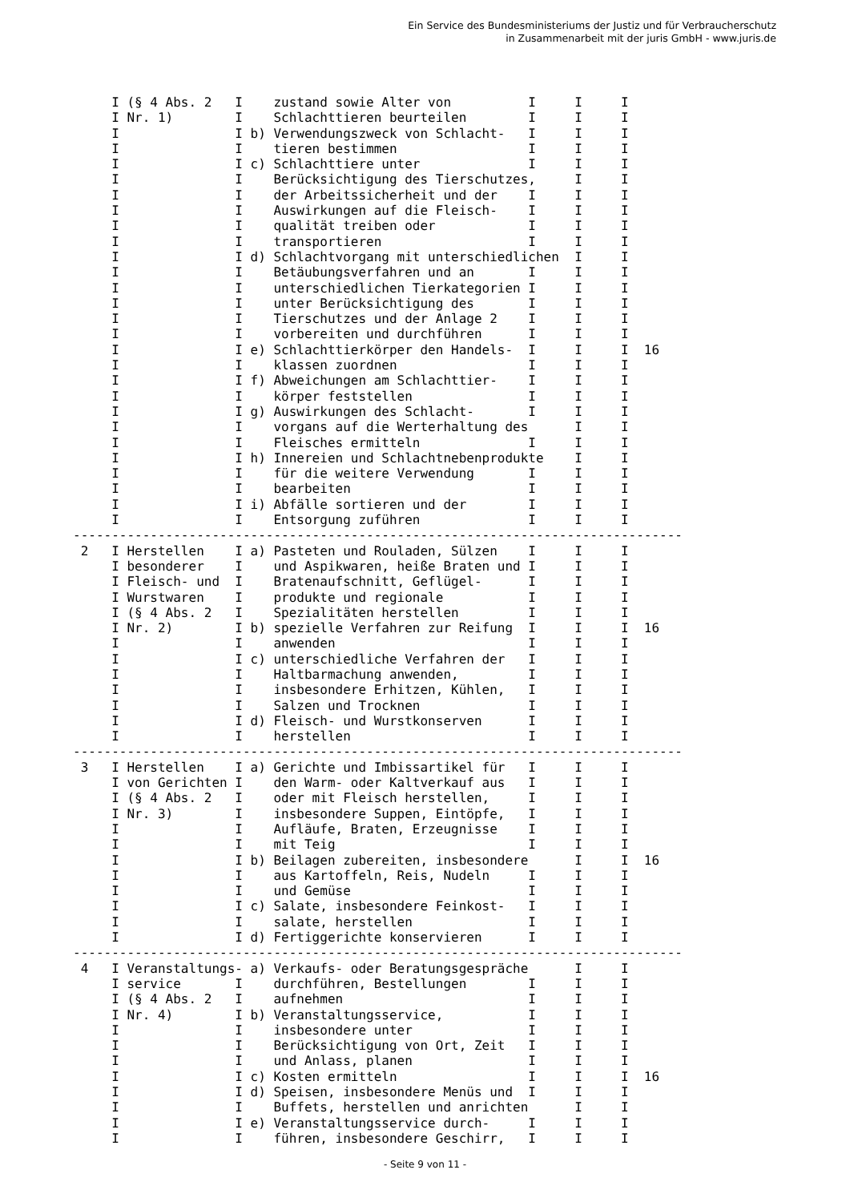Ein Service des Bundesministeriums der Justiz und für Verbraucherschutz
in Zusammenarbeit mit der juris GmbH - www.juris.de
     I (§ 4 Abs. 2   I    zustand sowie Alter von          I     I     I
     I Nr. 1)        I    Schlachttieren beurteilen        I     I     I
     I               I b) Verwendungszweck von Schlacht-   I     I     I
     I               I    tieren bestimmen                 I     I     I
     I               I c) Schlachttiere unter              I     I     I
     I               I    Berücksichtigung des Tierschutzes,     I     I
     I               I    der Arbeitssicherheit und der    I     I     I
     I               I    Auswirkungen auf die Fleisch-    I     I     I
     I               I    qualität treiben oder            I     I     I
     I               I    transportieren                   I     I     I
     I               I d) Schlachtvorgang mit unterschiedlichen  I     I
     I               I    Betäubungsverfahren und an       I     I     I
     I               I    unterschiedlichen Tierkategorien I     I     I
     I               I    unter Berücksichtigung des       I     I     I
     I               I    Tierschutzes und der Anlage 2    I     I     I
     I               I    vorbereiten und durchführen      I     I     I
     I               I e) Schlachttierkörper den Handels-  I     I     I  16
     I               I    klassen zuordnen                 I     I     I
     I               I f) Abweichungen am Schlachttier-    I     I     I
     I               I    körper feststellen               I     I     I
     I               I g) Auswirkungen des Schlacht-       I     I     I
     I               I    vorgans auf die Werterhaltung des      I     I
     I               I    Fleisches ermitteln              I     I     I
     I               I h) Innereien und Schlachtnebenprodukte    I     I
     I               I    für die weitere Verwendung       I     I     I
     I               I    bearbeiten                       I     I     I
     I               I i) Abfälle sortieren und der        I     I     I
     I               I    Entsorgung zuführen              I     I     I
-------------------------------------------------------------------------------
 2   I Herstellen    I a) Pasteten und Rouladen, Sülzen    I     I     I
     I besonderer    I    und Aspikwaren, heiße Braten und I     I     I
     I Fleisch- und  I    Bratenaufschnitt, Geflügel-      I     I     I
     I Wurstwaren    I    produkte und regionale           I     I     I
     I (§ 4 Abs. 2   I    Spezialitäten herstellen         I     I     I
     I Nr. 2)        I b) spezielle Verfahren zur Reifung  I     I     I  16
     I               I    anwenden                         I     I     I
     I               I c) unterschiedliche Verfahren der   I     I     I
     I               I    Haltbarmachung anwenden,         I     I     I
     I               I    insbesondere Erhitzen, Kühlen,   I     I     I
     I               I    Salzen und Trocknen              I     I     I
     I               I d) Fleisch- und Wurstkonserven      I     I     I
     I               I    herstellen                       I     I     I
-------------------------------------------------------------------------------
 3   I Herstellen    I a) Gerichte und Imbissartikel für   I     I     I
     I von Gerichten I    den Warm- oder Kaltverkauf aus   I     I     I
     I (§ 4 Abs. 2   I    oder mit Fleisch herstellen,     I     I     I
     I Nr. 3)        I    insbesondere Suppen, Eintöpfe,   I     I     I
     I               I    Aufläufe, Braten, Erzeugnisse    I     I     I
     I               I    mit Teig                         I     I     I
     I               I b) Beilagen zubereiten, insbesondere      I     I  16
     I               I    aus Kartoffeln, Reis, Nudeln     I     I     I
     I               I    und Gemüse                       I     I     I
     I               I c) Salate, insbesondere Feinkost-   I     I     I
     I               I    salate, herstellen               I     I     I
     I               I d) Fertiggerichte konservieren      I     I     I
-------------------------------------------------------------------------------
 4   I Veranstaltungs- a) Verkaufs- oder Beratungsgespräche      I     I
     I service       I    durchführen, Bestellungen        I     I     I
     I (§ 4 Abs. 2   I    aufnehmen                        I     I     I
     I Nr. 4)        I b) Veranstaltungsservice,           I     I     I
     I               I    insbesondere unter               I     I     I
     I               I    Berücksichtigung von Ort, Zeit   I     I     I
     I               I    und Anlass, planen               I     I     I
     I               I c) Kosten ermitteln                 I     I     I  16
     I               I d) Speisen, insbesondere Menüs und  I     I     I
     I               I    Buffets, herstellen und anrichten      I     I
     I               I e) Veranstaltungsservice durch-     I     I     I
     I               I    führen, insbesondere Geschirr,   I     I     I
- Seite 9 von 11 -